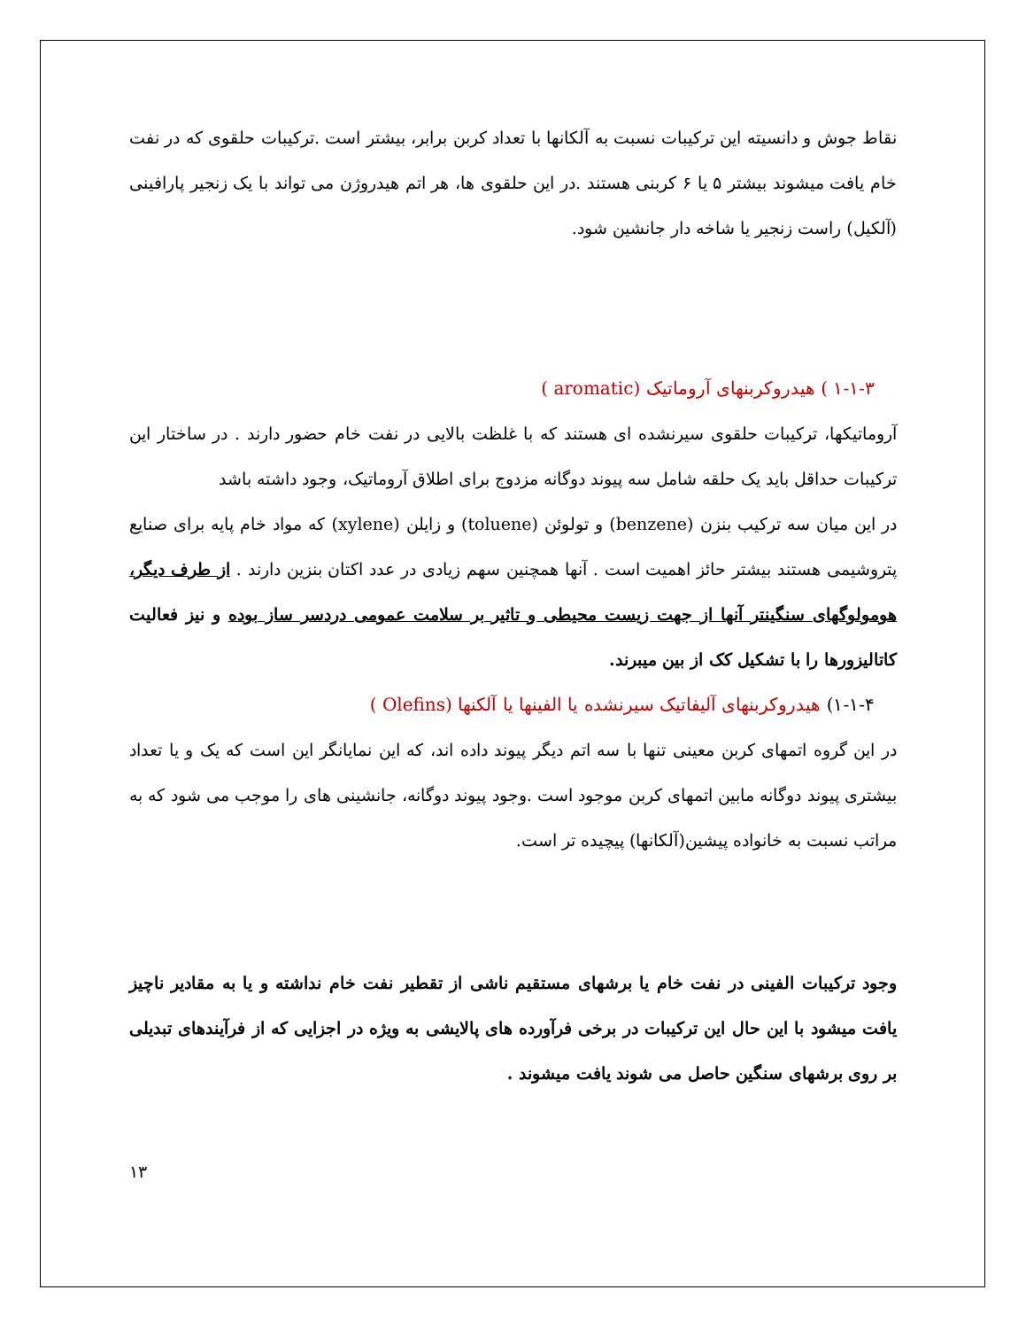نقاط جوش و دانسیته این ترکیبات نسبت به آلکانها با تعداد کربن برابر، بیشتر است .ترکیبات حلقوی که در نفت خام یافت میشوند بیشتر ۵ یا ۶ کربنی هستند .در این حلقوی ها، هر اتم هیدروژن می تواند با یک زنجیر پارافینی (آلکیل) راست زنجیر یا شاخه دار جانشین شود.
۱-۱-۳ ) هیدروکربنهای آروماتیک (aromatic )
آروماتیکها، ترکیبات حلقوی سیرنشده ای هستند که با غلظت بالایی در نفت خام حضور دارند . در ساختار این ترکیبات حداقل باید یک حلقه شامل سه پیوند دوگانه مزدوج برای اطلاق آروماتیک، وجود داشته باشد
در این میان سه ترکیب بنزن (benzene) و تولوئن (toluene) و زایلن (xylene) که مواد خام پایه برای صنایع پتروشیمی هستند بیشتر حائز اهمیت است . آنها همچنین سهم زیادی در عدد اکتان بنزین دارند . از طرف دیگر، هومولوگهای سنگینتر آنها از جهت زیست محیطی و تاثیر بر سلامت عمومی دردسر ساز بوده و نیز فعالیت کاتالیزورها را با تشکیل کک از بین میبرند.
۱-۱-۴) هیدروکربنهای آلیفاتیک سیرنشده یا الفینها یا آلکنها (Olefins )
در این گروه اتمهای کربن معینی تنها با سه اتم دیگر پیوند داده اند، که این نمایانگر این است که یک و یا تعداد بیشتری پیوند دوگانه مابین اتمهای کربن موجود است .وجود پیوند دوگانه، جانشینی های را موجب می شود که به مراتب نسبت به خانواده پیشین(آلکانها) پیچیده تر است.
وجود ترکیبات الفینی در نفت خام یا برشهای مستقیم ناشی از تقطیر نفت خام نداشته و یا به مقادیر ناچیز یافت میشود با این حال این ترکیبات در برخی فرآورده های پالایشی به ویژه در اجزایی که از فرآیندهای تبدیلی بر روی برشهای سنگین حاصل می شوند یافت میشوند .
۱۳